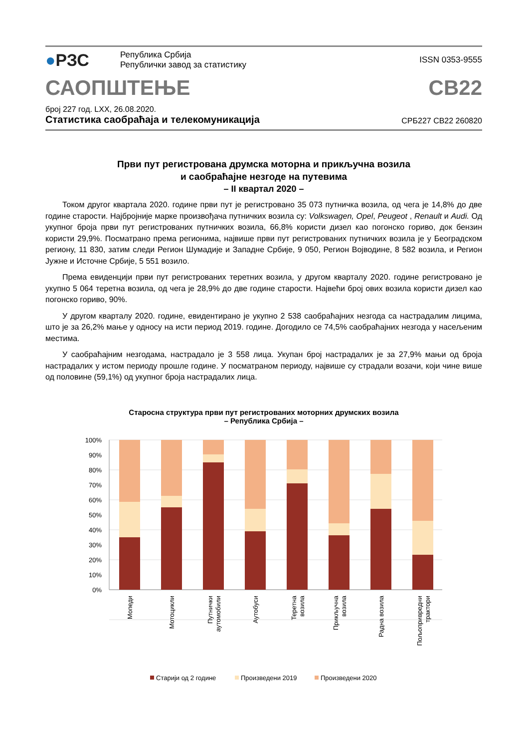●РЗС
Република Србија
Републички завод за статистику
ISSN 0353-9555
САОПШТЕЊЕ
СВ22
број 227 год. LXX, 26.08.2020.
Статистика саобраћаја и телекомуникација
СРБ227 СВ22 260820
Први пут регистрована друмска моторна и прикључна возила
и саобраћајне незгоде на путевима
– II квартал 2020 –
Током другог квартала 2020. године први пут је регистровано 35 073 путничка возила, од чега је 14,8% до две године старости. Најбројније марке произвођача путничких возила су: Volkswagen, Opel, Peugeot , Renault и Audi. Од укупног броја први пут регистрованих путничких возила, 66,8% користи дизел као погонско гориво, док бензин користи 29,9%. Посматрано према регионима, највише први пут регистрованих путничких возила је у Београдском региону, 11 830, затим следи Регион Шумадије и Западне Србије, 9 050, Регион Војводине, 8 582 возила, и Регион Јужне и Источне Србије, 5 551 возило.
Према евиденцији први пут регистрованих теретних возила, у другом кварталу 2020. године регистровано је укупно 5 064 теретна возила, од чега је 28,9% до две године старости. Највећи број ових возила користи дизел као погонско гориво, 90%.
У другом кварталу 2020. године, евидентирано је укупно 2 538 саобраћајних незгода са настрадалим лицима, што је за 26,2% мање у односу на исти период 2019. године. Догодило се 74,5% саобраћајних незгода у насељеним местима.
У саобраћајним незгодама, настрадало је 3 558 лица. Укупан број настрадалих је за 27,9% мањи од броја настрадалих у истом периоду прошле године. У посматраном периоду, највише су страдали возачи, који чине више од половине (59,1%) од укупног броја настрадалих лица.
Старосна структура први пут регистрованих моторних друмских возила
– Република Србија –
100%
90%
80%
70%
60%
50%
40%
30%
20%
10%
0%
Мопеди
Мотоцикли
Путнички
аутомобили
Аутобуси
Теретна
возила
Прикључна
возила
Радна возила
Пољопривредни
трактори
Старији од 2 године
Произведени 2019
Произведени 2020